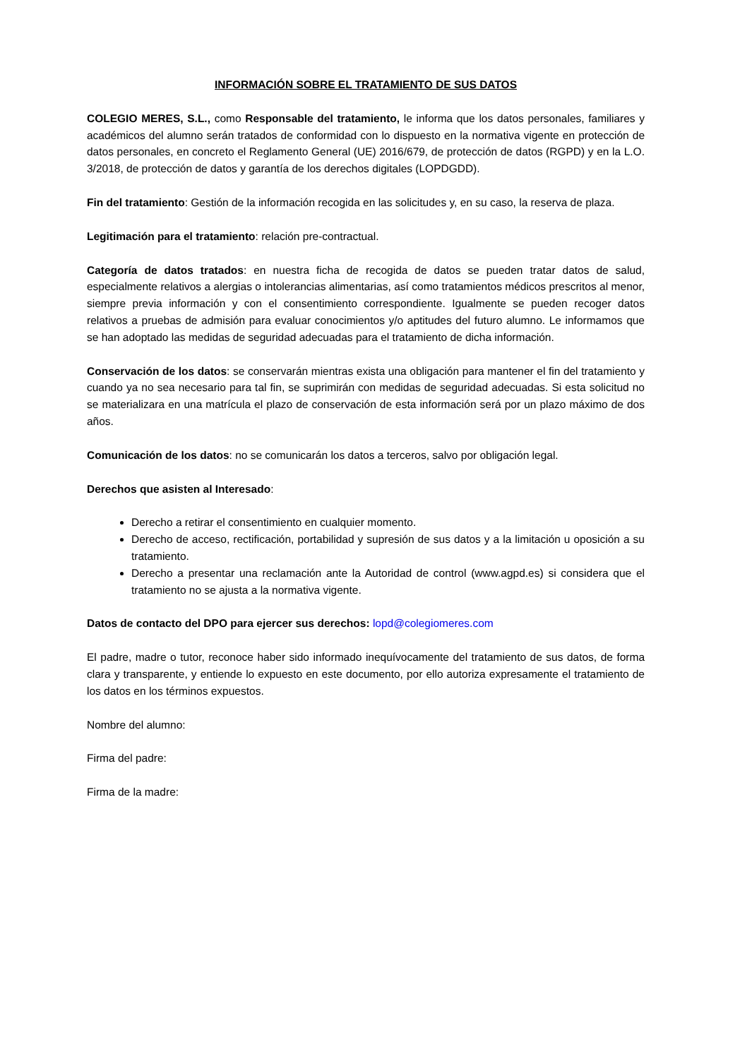INFORMACIÓN SOBRE EL TRATAMIENTO DE SUS DATOS
COLEGIO MERES, S.L., como Responsable del tratamiento, le informa que los datos personales, familiares y académicos del alumno serán tratados de conformidad con lo dispuesto en la normativa vigente en protección de datos personales, en concreto el Reglamento General (UE) 2016/679, de protección de datos (RGPD) y en la L.O. 3/2018, de protección de datos y garantía de los derechos digitales (LOPDGDD).
Fin del tratamiento: Gestión de la información recogida en las solicitudes y, en su caso, la reserva de plaza.
Legitimación para el tratamiento: relación pre-contractual.
Categoría de datos tratados: en nuestra ficha de recogida de datos se pueden tratar datos de salud, especialmente relativos a alergias o intolerancias alimentarias, así como tratamientos médicos prescritos al menor, siempre previa información y con el consentimiento correspondiente. Igualmente se pueden recoger datos relativos a pruebas de admisión para evaluar conocimientos y/o aptitudes del futuro alumno. Le informamos que se han adoptado las medidas de seguridad adecuadas para el tratamiento de dicha información.
Conservación de los datos: se conservarán mientras exista una obligación para mantener el fin del tratamiento y cuando ya no sea necesario para tal fin, se suprimirán con medidas de seguridad adecuadas. Si esta solicitud no se materializara en una matrícula el plazo de conservación de esta información será por un plazo máximo de dos años.
Comunicación de los datos: no se comunicarán los datos a terceros, salvo por obligación legal.
Derechos que asisten al Interesado:
Derecho a retirar el consentimiento en cualquier momento.
Derecho de acceso, rectificación, portabilidad y supresión de sus datos y a la limitación u oposición a su tratamiento.
Derecho a presentar una reclamación ante la Autoridad de control (www.agpd.es) si considera que el tratamiento no se ajusta a la normativa vigente.
Datos de contacto del DPO para ejercer sus derechos: lopd@colegiomeres.com
El padre, madre o tutor, reconoce haber sido informado inequívocamente del tratamiento de sus datos, de forma clara y transparente, y entiende lo expuesto en este documento, por ello autoriza expresamente el tratamiento de los datos en los términos expuestos.
Nombre del alumno:
Firma del padre:
Firma de la madre: